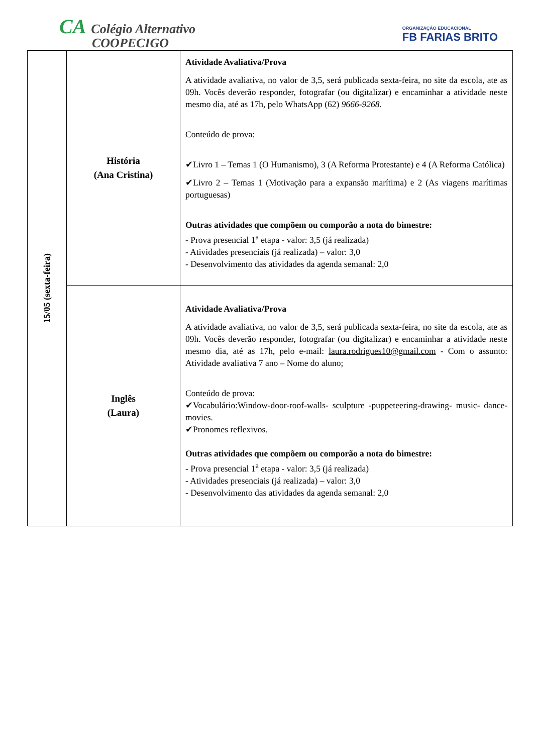CA Colégio Alternativo
COOPECIGO
ORGANIZAÇÃO EDUCACIONAL
FB FARIAS BRITO
| 15/05 (sexta-feira) | História (Ana Cristina) | Atividade Avaliativa/Prova A atividade avaliativa, no valor de 3,5, será publicada sexta-feira, no site da escola, ate as 09h. Vocês deverão responder, fotografar (ou digitalizar) e encaminhar a atividade neste mesmo dia, até as 17h, pelo WhatsApp (62) 9666-9268. Conteúdo de prova: ✔Livro 1 – Temas 1 (O Humanismo), 3 (A Reforma Protestante) e 4 (A Reforma Católica) ✔Livro 2 – Temas 1 (Motivação para a expansão marítima) e 2 (As viagens marítimas portuguesas) Outras atividades que compõem ou comporão a nota do bimestre: - Prova presencial 1<sup>a</sup> etapa - valor: 3,5 (já realizada) - Atividades presenciais (já realizada) – valor: 3,0 - Desenvolvimento das atividades da agenda semanal: 2,0 |
| | Inglês (Laura) | Atividade Avaliativa/Prova A atividade avaliativa, no valor de 3,5, será publicada sexta-feira, no site da escola, ate as 09h. Vocês deverão responder, fotografar (ou digitalizar) e encaminhar a atividade neste mesmo dia, até as 17h, pelo e-mail: laura.rodrigues10@gmail.com - Com o assunto: Atividade avaliativa 7 ano – Nome do aluno; Conteúdo de prova: ✔Vocabulário:Window-door-roof-walls- sculpture -puppeteering-drawing- music- dance- movies. ✔Pronomes reflexivos. Outras atividades que compõem ou comporão a nota do bimestre: - Prova presencial 1<sup>a</sup> etapa - valor: 3,5 (já realizada) - Atividades presenciais (já realizada) – valor: 3,0 - Desenvolvimento das atividades da agenda semanal: 2,0 |